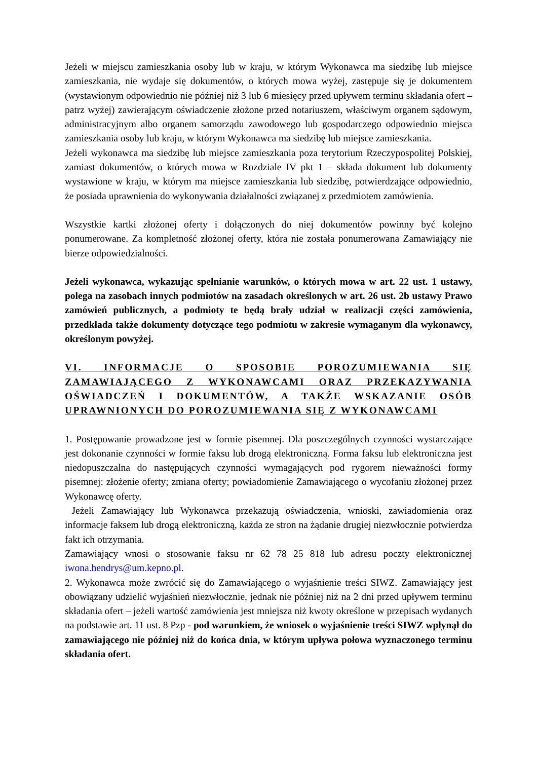Jeżeli w miejscu zamieszkania osoby lub w kraju, w którym Wykonawca ma siedzibę lub miejsce zamieszkania, nie wydaje się dokumentów, o których mowa wyżej, zastępuje się je dokumentem (wystawionym odpowiednio nie później niż 3 lub 6 miesięcy przed upływem terminu składania ofert – patrz wyżej) zawierającym oświadczenie złożone przed notariuszem, właściwym organem sądowym, administracyjnym albo organem samorządu zawodowego lub gospodarczego odpowiednio miejsca zamieszkania osoby lub kraju, w którym Wykonawca ma siedzibę lub miejsce zamieszkania.
Jeżeli wykonawca ma siedzibę lub miejsce zamieszkania poza terytorium Rzeczypospolitej Polskiej, zamiast dokumentów, o których mowa w Rozdziale IV pkt 1 – składa dokument lub dokumenty wystawione w kraju, w którym ma miejsce zamieszkania lub siedzibę, potwierdzające odpowiednio, że posiada uprawnienia do wykonywania działalności związanej z przedmiotem zamówienia.
Wszystkie kartki złożonej oferty i dołączonych do niej dokumentów powinny być kolejno ponumerowane. Za kompletność złożonej oferty, która nie została ponumerowana Zamawiający nie bierze odpowiedzialności.
Jeżeli wykonawca, wykazując spełnianie warunków, o których mowa w art. 22 ust. 1 ustawy, polega na zasobach innych podmiotów na zasadach określonych w art. 26 ust. 2b ustawy Prawo zamówień publicznych, a podmioty te będą brały udział w realizacji części zamówienia, przedkłada także dokumenty dotyczące tego podmiotu w zakresie wymaganym dla wykonawcy, określonym powyżej.
VI. INFORMACJE O SPOSOBIE POROZUMIEWANIA SIĘ ZAMAWIAJĄCEGO Z WYKONAWCAMI ORAZ PRZEKAZYWANIA OŚWIADCZEŃ I DOKUMENTÓW, A TAKŻE WSKAZANIE OSÓB UPRAWNIONYCH DO POROZUMIEWANIA SIĘ Z WYKONAWCAMI
1. Postępowanie prowadzone jest w formie pisemnej. Dla poszczególnych czynności wystarczające jest dokonanie czynności w formie faksu lub drogą elektroniczną. Forma faksu lub elektroniczna jest niedopuszczalna do następujących czynności wymagających pod rygorem nieważności formy pisemnej: złożenie oferty; zmiana oferty; powiadomienie Zamawiającego o wycofaniu złożonej przez Wykonawcę oferty.
Jeżeli Zamawiający lub Wykonawca przekazują oświadczenia, wnioski, zawiadomienia oraz informacje faksem lub drogą elektroniczną, każda ze stron na żądanie drugiej niezwłocznie potwierdza fakt ich otrzymania.
Zamawiający wnosi o stosowanie faksu nr 62 78 25 818 lub adresu poczty elektronicznej iwona.hendrys@um.kepno.pl.
2. Wykonawca może zwrócić się do Zamawiającego o wyjaśnienie treści SIWZ. Zamawiający jest obowiązany udzielić wyjaśnień niezwłocznie, jednak nie później niż na 2 dni przed upływem terminu składania ofert – jeżeli wartość zamówienia jest mniejsza niż kwoty określone w przepisach wydanych na podstawie art. 11 ust. 8 Pzp - pod warunkiem, że wniosek o wyjaśnienie treści SIWZ wpłynął do zamawiającego nie później niż do końca dnia, w którym upływa połowa wyznaczonego terminu składania ofert.